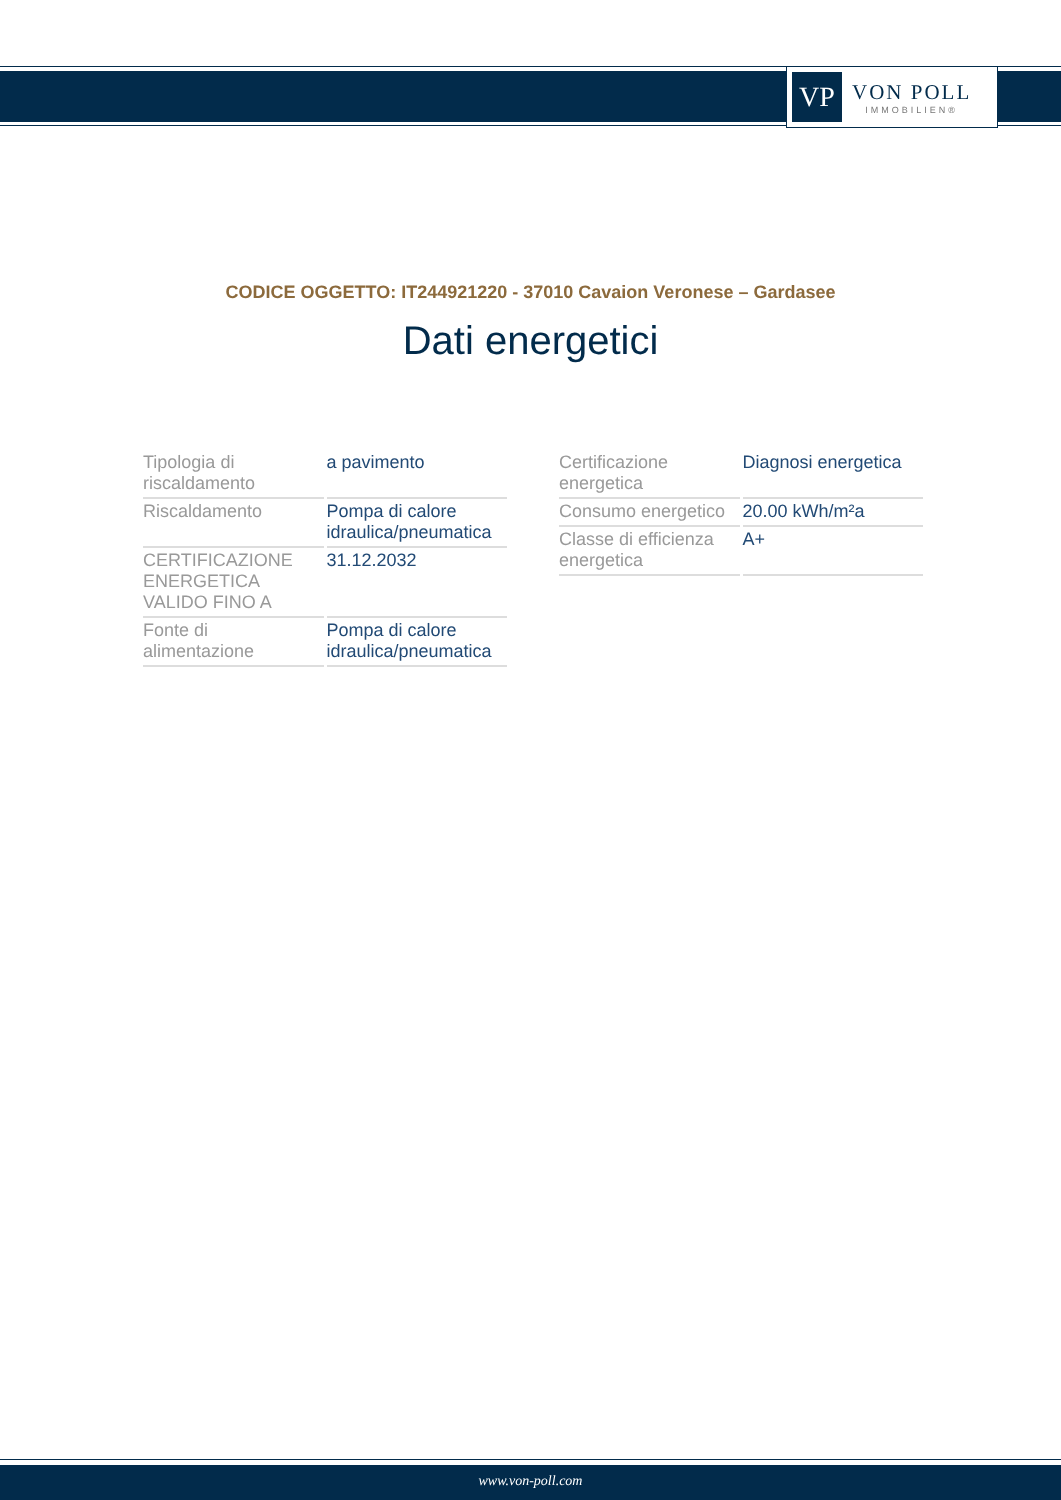VP
VON POLL
IMMOBILIEN®
CODICE OGGETTO: IT244921220 - 37010 Cavaion Veronese – Gardasee
Dati energetici
| Tipologia di riscaldamento | a pavimento |
| Riscaldamento | Pompa di calore idraulica/pneumatica |
| CERTIFICAZIONE ENERGETICA VALIDO FINO A | 31.12.2032 |
| Fonte di alimentazione | Pompa di calore idraulica/pneumatica |
| Certificazione energetica | Diagnosi energetica |
| Consumo energetico | 20.00 kWh/m²a |
| Classe di efficienza energetica | A+ |
www.von-poll.com